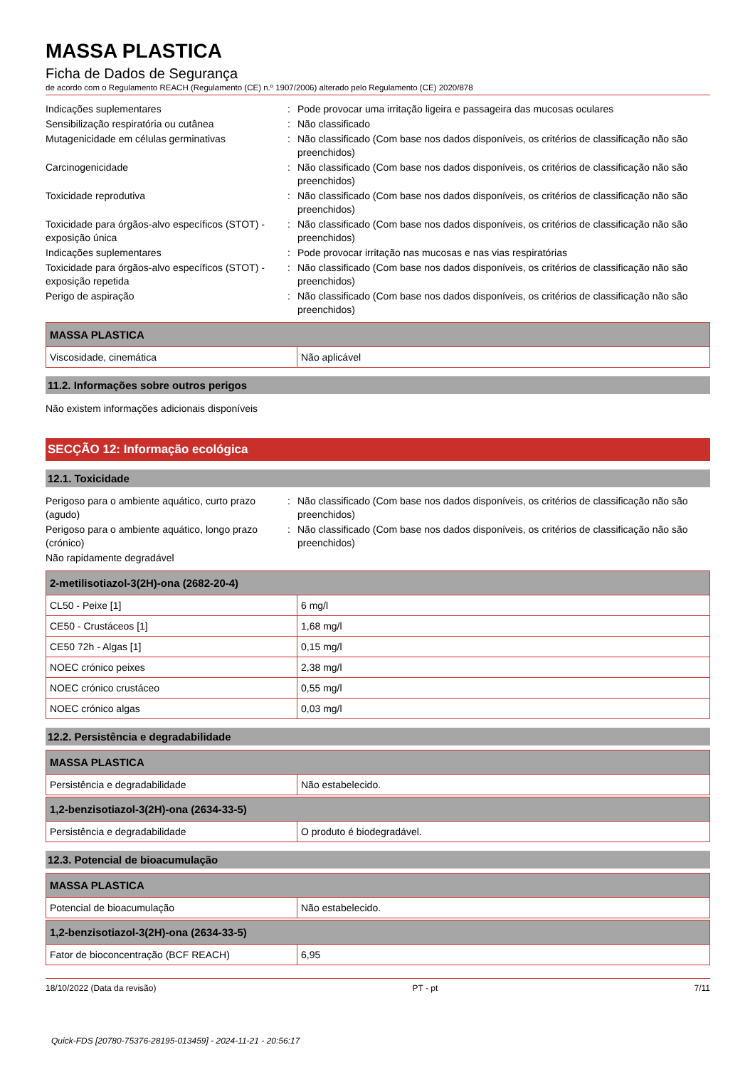MASSA PLASTICA
Ficha de Dados de Segurança
de acordo com o Regulamento REACH (Regulamento (CE) n.º 1907/2006) alterado pelo Regulamento (CE) 2020/878
Indicações suplementares
:
Pode provocar uma irritação ligeira e passageira das mucosas oculares
Sensibilização respiratória ou cutânea
:
Não classificado
Mutagenicidade em células germinativas
:
Não classificado (Com base nos dados disponíveis, os critérios de classificação não são preenchidos)
Carcinogenicidade
:
Não classificado (Com base nos dados disponíveis, os critérios de classificação não são preenchidos)
Toxicidade reprodutiva
:
Não classificado (Com base nos dados disponíveis, os critérios de classificação não são preenchidos)
Toxicidade para órgãos-alvo específicos (STOT) - exposição única
:
Não classificado (Com base nos dados disponíveis, os critérios de classificação não são preenchidos)
Indicações suplementares
:
Pode provocar irritação nas mucosas e nas vias respiratórias
Toxicidade para órgãos-alvo específicos (STOT) - exposição repetida
:
Não classificado (Com base nos dados disponíveis, os critérios de classificação não são preenchidos)
Perigo de aspiração
:
Não classificado (Com base nos dados disponíveis, os critérios de classificação não são preenchidos)
| MASSA PLASTICA | |
| --- | --- |
| Viscosidade, cinemática | Não aplicável |
11.2. Informações sobre outros perigos
Não existem informações adicionais disponíveis
SECÇÃO 12: Informação ecológica
12.1. Toxicidade
Perigoso para o ambiente aquático, curto prazo (agudo)
:
Não classificado (Com base nos dados disponíveis, os critérios de classificação não são preenchidos)
Perigoso para o ambiente aquático, longo prazo (crónico)
:
Não classificado (Com base nos dados disponíveis, os critérios de classificação não são preenchidos)
Não rapidamente degradável
| 2-metilisotiazol-3(2H)-ona (2682-20-4) | |
| --- | --- |
| CL50 - Peixe [1] | 6 mg/l |
| CE50 - Crustáceos [1] | 1,68 mg/l |
| CE50 72h - Algas [1] | 0,15 mg/l |
| NOEC crónico peixes | 2,38 mg/l |
| NOEC crónico crustáceo | 0,55 mg/l |
| NOEC crónico algas | 0,03 mg/l |
12.2. Persistência e degradabilidade
| MASSA PLASTICA | |
| --- | --- |
| Persistência e degradabilidade | Não estabelecido. |
| 1,2-benzisotiazol-3(2H)-ona (2634-33-5) | |
| --- | --- |
| Persistência e degradabilidade | O produto é biodegradável. |
12.3. Potencial de bioacumulação
| MASSA PLASTICA | |
| --- | --- |
| Potencial de bioacumulação | Não estabelecido. |
| 1,2-benzisotiazol-3(2H)-ona (2634-33-5) | |
| --- | --- |
| Fator de bioconcentração (BCF REACH) | 6,95 |
18/10/2022 (Data da revisão) PT - pt 7/11
Quick-FDS [20780-75376-28195-013459] - 2024-11-21 - 20:56:17